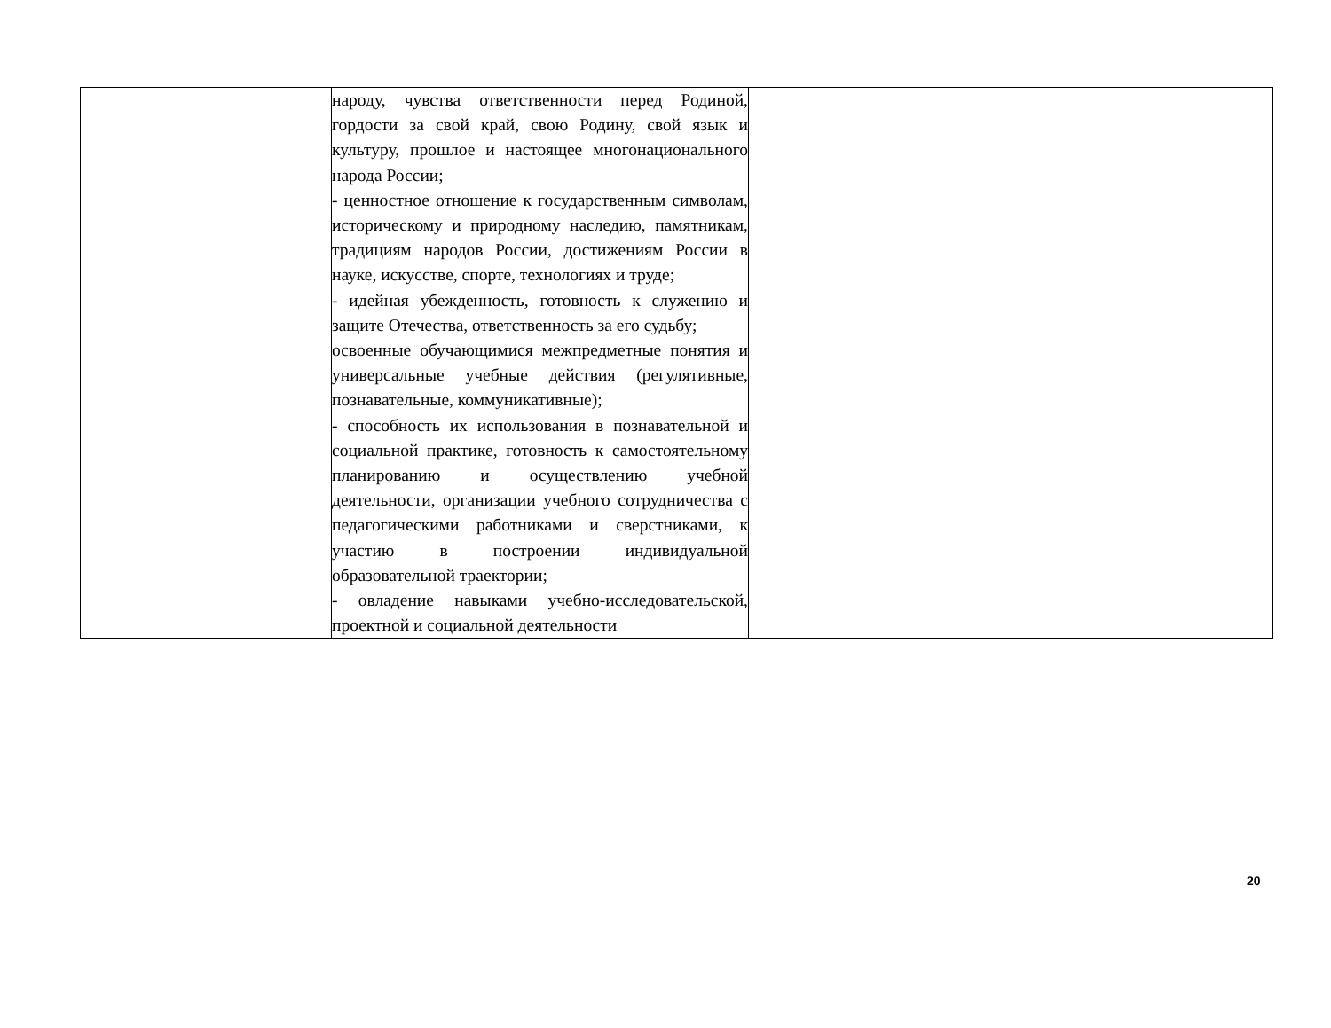| | народу, чувства ответственности перед Родиной, гордости за свой край, свою Родину, свой язык и культуру, прошлое и настоящее многонационального народа России; - ценностное отношение к государственным символам, историческому и природному наследию, памятникам, традициям народов России, достижениям России в науке, искусстве, спорте, технологиях и труде; - идейная убежденность, готовность к служению и защите Отечества, ответственность за его судьбу; освоенные обучающимися межпредметные понятия и универсальные учебные действия (регулятивные, познавательные, коммуникативные); - способность их использования в познавательной и социальной практике, готовность к самостоятельному планированию и осуществлению учебной деятельности, организации учебного сотрудничества с педагогическими работниками и сверстниками, к участию в построении индивидуальной образовательной траектории; - овладение навыками учебно-исследовательской, проектной и социальной деятельности | |
20